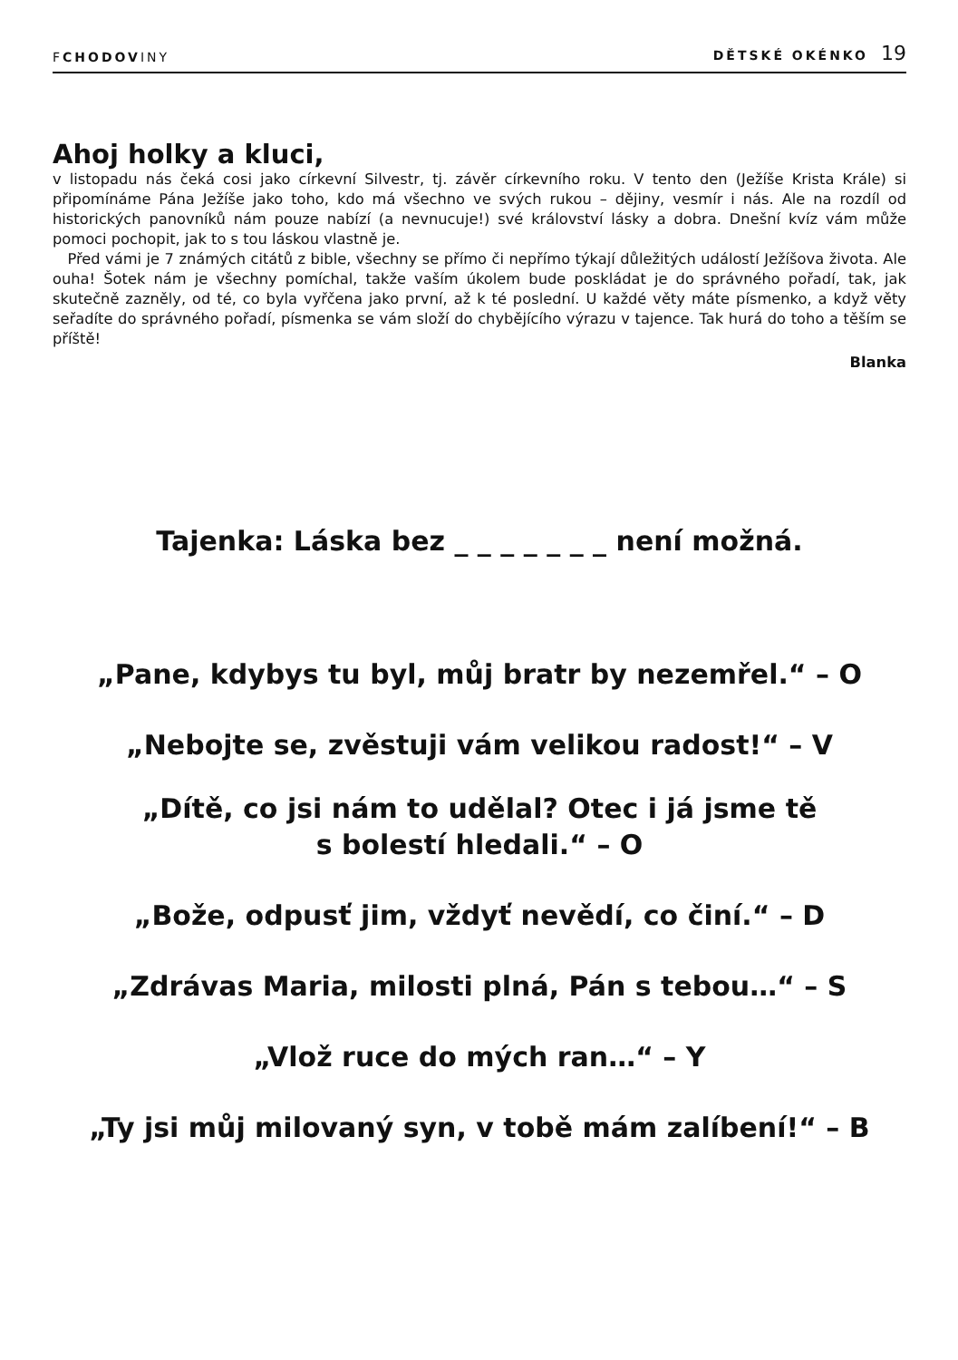FCHODOVINY DĚTSKÉ OKÉNKO 19
Ahoj holky a kluci,
v listopadu nás čeká cosi jako církevní Silvestr, tj. závěr církevního roku. V tento den (Ježíše Krista Krále) si připomínáme Pána Ježíše jako toho, kdo má všechno ve svých rukou – dějiny, vesmír i nás. Ale na rozdíl od historických panovníků nám pouze nabízí (a nevnucuje!) své království lásky a dobra. Dnešní kvíz vám může pomoci pochopit, jak to s tou láskou vlastně je.
Před vámi je 7 známých citátů z bible, všechny se přímo či nepřímo týkají důležitých událostí Ježíšova života. Ale ouha! Šotek nám je všechny pomíchal, takže vaším úkolem bude poskládat je do správného pořadí, tak, jak skutečně zazněly, od té, co byla vyřčena jako první, až k té poslední. U každé věty máte písmenko, a když věty seřadíte do správného pořadí, písmenka se vám složí do chybějícího výrazu v tajence. Tak hurá do toho a těším se příště!
Blanka
Tajenka: Láska bez _ _ _ _ _ _ _ není možná.
„Pane, kdybys tu byl, můj bratr by nezemřel.“ – O
„Nebojte se, zvěstuji vám velikou radost!“ – V
„Dítě, co jsi nám to udělal? Otec i já jsme tě
s bolestí hledali.“ – O
„Bože, odpusť jim, vždyť nevědí, co činí.“ – D
„Zdrávas Maria, milosti plná, Pán s tebou…“ – S
„Vlož ruce do mých ran…“ – Y
„Ty jsi můj milovaný syn, v tobě mám zalíbení!“ – B